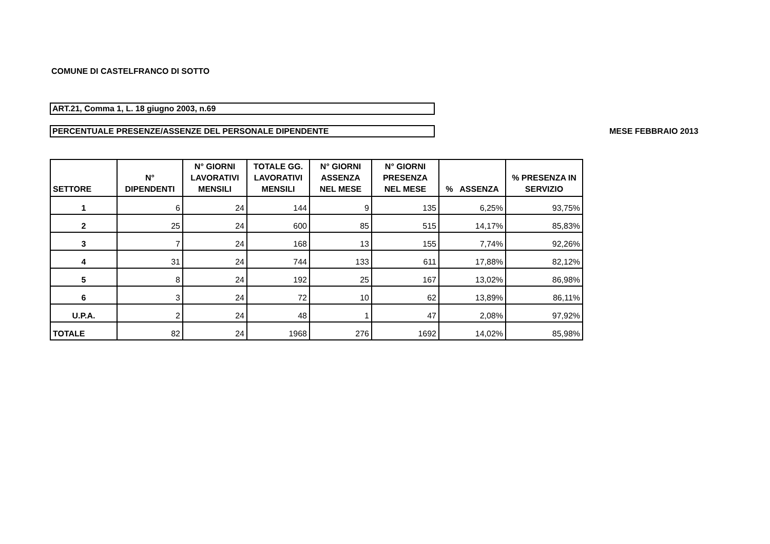COMUNE DI CASTELFRANCO DI SOTTO
ART.21, Comma 1, L. 18 giugno 2003, n.69
PERCENTUALE PRESENZE/ASSENZE DEL PERSONALE DIPENDENTE
MESE FEBBRAIO 2013
| SETTORE | N° DIPENDENTI | N° GIORNI LAVORATIVI MENSILI | TOTALE GG. LAVORATIVI MENSILI | N° GIORNI ASSENZA NEL MESE | N° GIORNI PRESENZA NEL MESE | % ASSENZA | % PRESENZA IN SERVIZIO |
| --- | --- | --- | --- | --- | --- | --- | --- |
| 1 | 6 | 24 | 144 | 9 | 135 | 6,25% | 93,75% |
| 2 | 25 | 24 | 600 | 85 | 515 | 14,17% | 85,83% |
| 3 | 7 | 24 | 168 | 13 | 155 | 7,74% | 92,26% |
| 4 | 31 | 24 | 744 | 133 | 611 | 17,88% | 82,12% |
| 5 | 8 | 24 | 192 | 25 | 167 | 13,02% | 86,98% |
| 6 | 3 | 24 | 72 | 10 | 62 | 13,89% | 86,11% |
| U.P.A. | 2 | 24 | 48 | 1 | 47 | 2,08% | 97,92% |
| TOTALE | 82 | 24 | 1968 | 276 | 1692 | 14,02% | 85,98% |